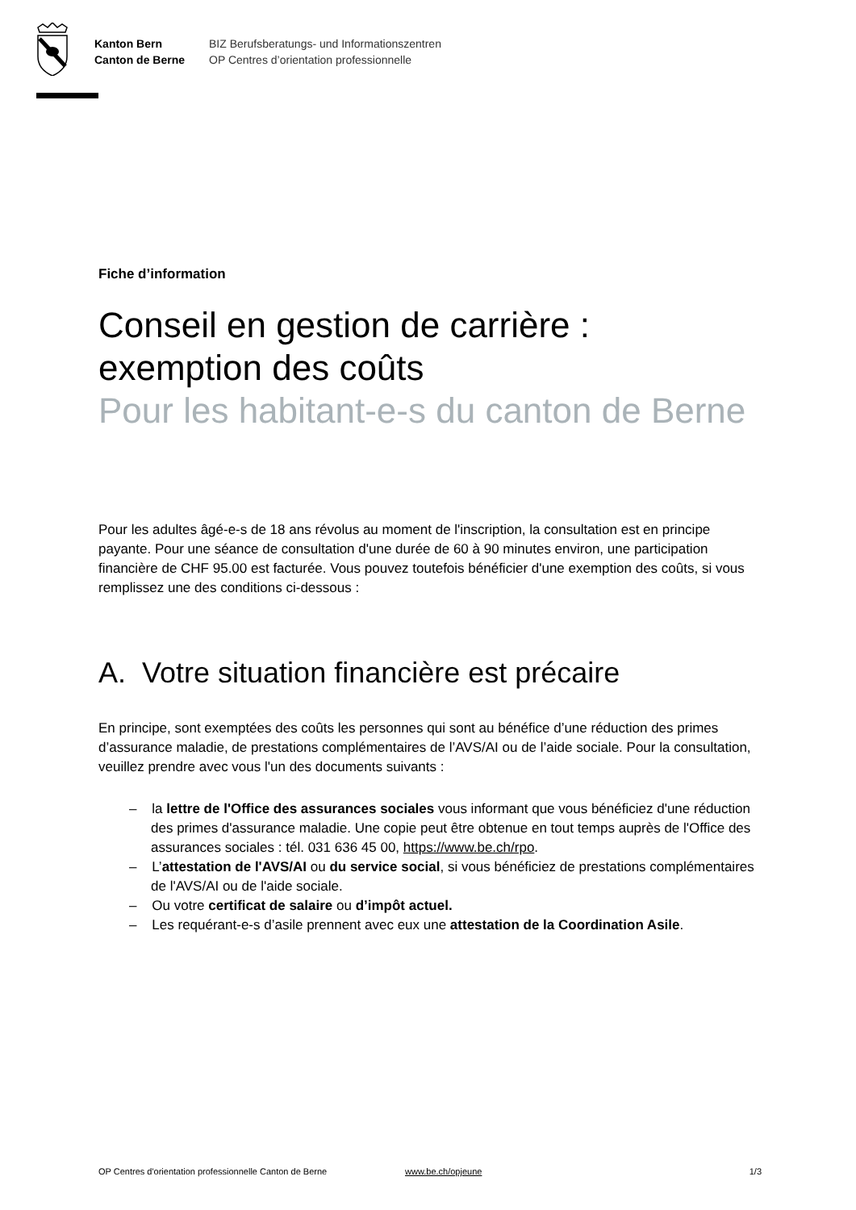Kanton Bern
Canton de Berne
BIZ Berufsberatungs- und Informationszentren
OP Centres d’orientation professionnelle
Fiche d’information
Conseil en gestion de carrière : exemption des coûts
Pour les habitant-e-s du canton de Berne
Pour les adultes âgé-e-s de 18 ans révolus au moment de l'inscription, la consultation est en principe payante. Pour une séance de consultation d'une durée de 60 à 90 minutes environ, une participation financière de CHF 95.00 est facturée. Vous pouvez toutefois bénéficier d'une exemption des coûts, si vous remplissez une des conditions ci-dessous :
A. Votre situation financière est précaire
En principe, sont exemptées des coûts les personnes qui sont au bénéfice d’une réduction des primes d’assurance maladie, de prestations complémentaires de l’AVS/AI ou de l’aide sociale. Pour la consultation, veuillez prendre avec vous l'un des documents suivants :
– la lettre de l'Office des assurances sociales vous informant que vous bénéficiez d'une réduction des primes d'assurance maladie. Une copie peut être obtenue en tout temps auprès de l'Office des assurances sociales : tél. 031 636 45 00, https://www.be.ch/rpo.
– L’attestation de l'AVS/AI ou du service social, si vous bénéficiez de prestations complémentaires de l'AVS/AI ou de l'aide sociale.
– Ou votre certificat de salaire ou d’impôt actuel.
– Les requérant-e-s d’asile prennent avec eux une attestation de la Coordination Asile.
OP Centres d'orientation professionnelle Canton de Berne www.be.ch/opjeune 1/3